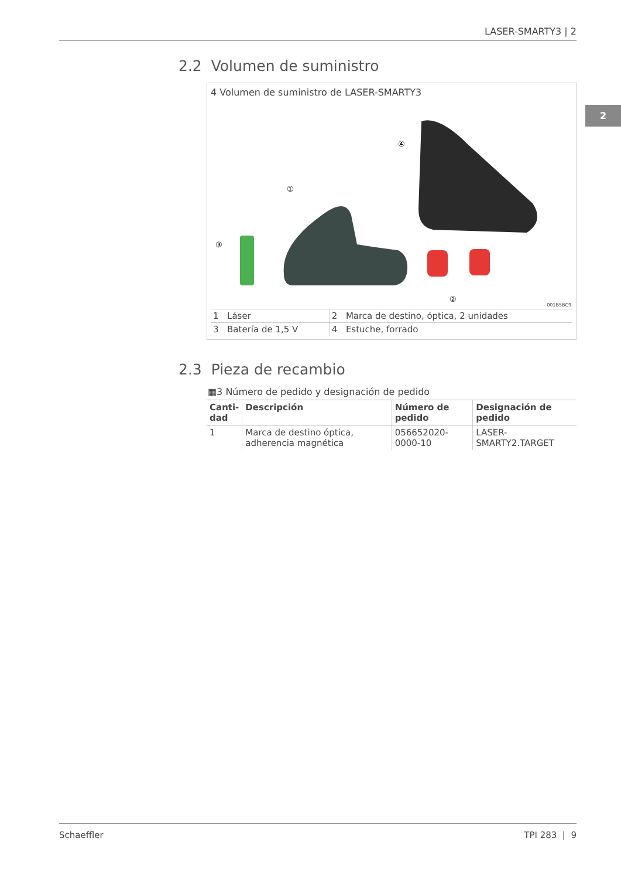LASER-SMARTY3 | 2
2
2.2 Volumen de suministro
4 Volumen de suministro de LASER-SMARTY3
③
①
④
②
001B5BC9
| 1 | Láser | 2 | Marca de destino, óptica, 2 unidades |
| 3 | Batería de 1,5 V | 4 | Estuche, forrado |
2.3 Pieza de recambio
▦3 Número de pedido y designación de pedido
| Canti- dad | Descripción | Número de pedido | Designación de pedido |
| --- | --- | --- | --- |
| 1 | Marca de destino óptica, adherencia magnética | 056652020-0000-10 | LASER-SMARTY2.TARGET |
Schaeffler TPI 283 | 9